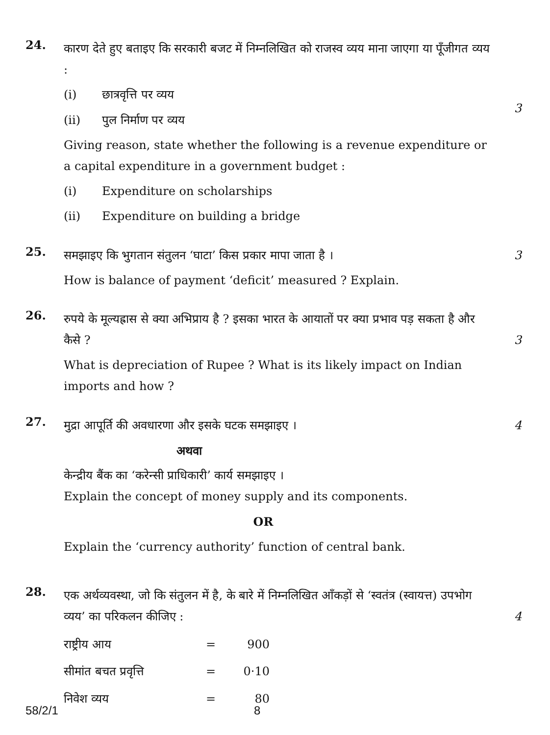24.
कारण देते हुए बताइए कि सरकारी बजट में निम्नलिखित को राजस्व व्यय माना जाएगा या पूँजीगत व्यय :
(i) छात्रवृत्ति पर व्यय
(ii) पुल निर्माण पर व्यय
Giving reason, state whether the following is a revenue expenditure or a capital expenditure in a government budget :
(i) Expenditure on scholarships
(ii) Expenditure on building a bridge
3
25.
समझाइए कि भुगतान संतुलन ‘घाटा’ किस प्रकार मापा जाता है ।
How is balance of payment ‘deficit’ measured ? Explain.
3
26.
रुपये के मूल्यह्रास से क्या अभिप्राय है ? इसका भारत के आयातों पर क्या प्रभाव पड़ सकता है और कैसे ?
What is depreciation of Rupee ? What is its likely impact on Indian imports and how ?
3
27.
मुद्रा आपूर्ति की अवधारणा और इसके घटक समझाइए ।
अथवा
केन्द्रीय बैंक का ‘करेन्सी प्राधिकारी’ कार्य समझाइए ।
Explain the concept of money supply and its components.
OR
Explain the ‘currency authority’ function of central bank.
4
28.
एक अर्थव्यवस्था, जो कि संतुलन में है, के बारे में निम्नलिखित आँकड़ों से ‘स्वतंत्र (स्वायत्त) उपभोग व्यय’ का परिकलन कीजिए :
| राष्ट्रीय आय | = | 900 |
| सीमांत बचत प्रवृत्ति | = | 0·10 |
| निवेश व्यय | = | 80 |
4
58/2/1 8